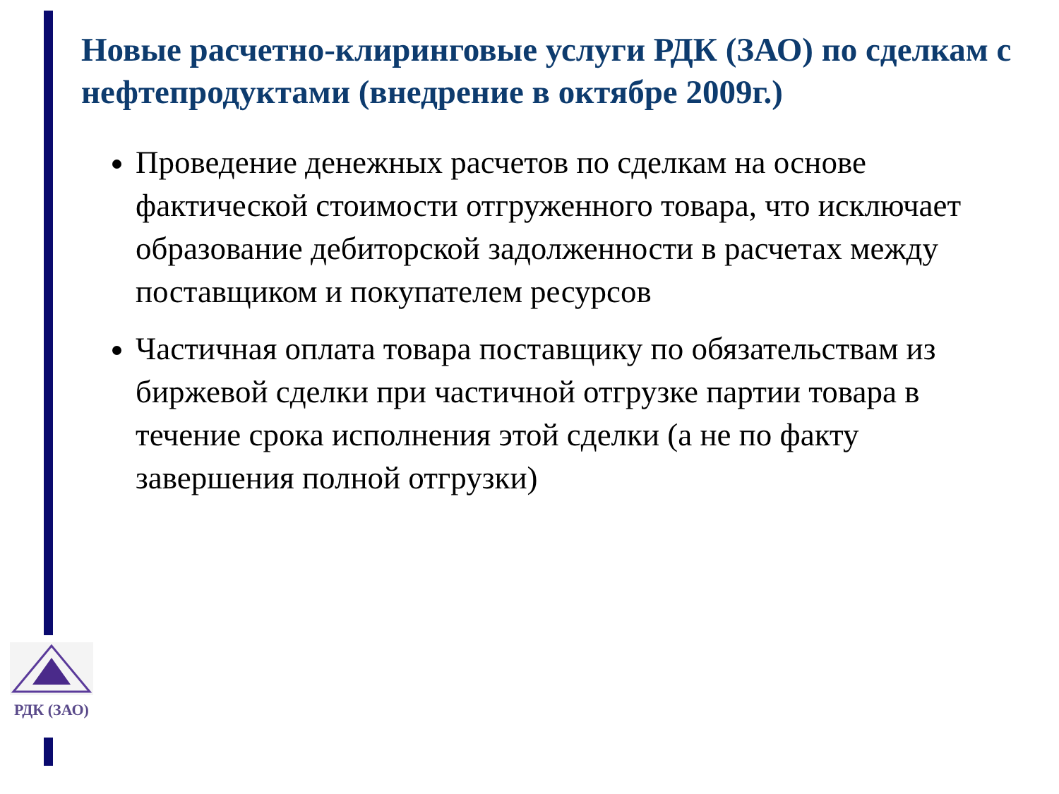Новые расчетно-клиринговые услуги РДК (ЗАО) по сделкам с нефтепродуктами (внедрение в октябре 2009г.)
Проведение денежных расчетов по сделкам на основе фактической стоимости отгруженного товара, что исключает образование дебиторской задолженности в расчетах между поставщиком и покупателем ресурсов
Частичная оплата товара поставщику по обязательствам из биржевой сделки при частичной отгрузке партии товара в течение срока исполнения этой сделки (а не по факту завершения полной отгрузки)
РДК (ЗАО)